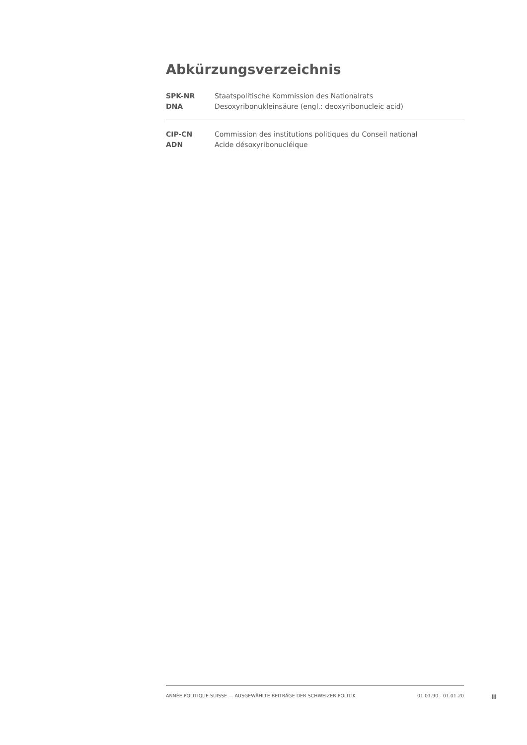Abkürzungsverzeichnis
| SPK-NR | Staatspolitische Kommission des Nationalrats |
| DNA | Desoxyribonukleinsäure (engl.: deoxyribonucleic acid) |
| CIP-CN | Commission des institutions politiques du Conseil national |
| ADN | Acide désoxyribonucléique |
ANNÉE POLITIQUE SUISSE — AUSGEWÄHLTE BEITRÄGE DER SCHWEIZER POLITIK 01.01.90 - 01.01.20
II